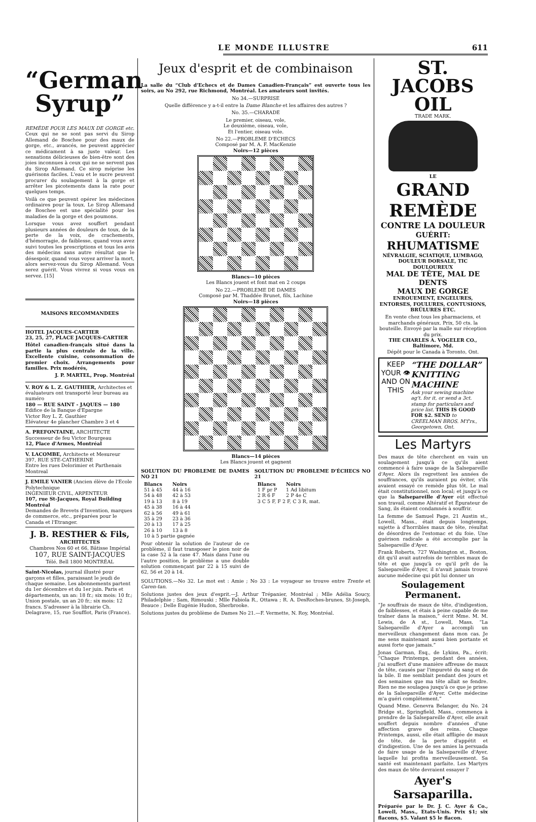LE MONDE ILLUSTRE 611
“German Syrup”
REMÈDE POUR LES MAUX DE GORGE etc. Ceux qui ne se sont pas servi du Sirop Allemand de Boschee pour des maux de gorge, etc., avancés, ne peuvent apprécier ce médicament à sa juste valeur. Les sensations délicieuses de bien-être sont des joies inconnues à ceux qui ne se servent pas du Sirop Allemand. Ce sirop méprise les guérisons faciles. L'eau et le sucre peuvent procurer du soulagement à la gorge et arrêter les picotements dans la rate pour quelques temps.
Voilà ce que peuvent opérer les médecines ordinaires pour la toux. Le Sirop Allemand de Boschee est une spécialité pour les maladies de la gorge et des poumons.
Lorsque vous avez souffert pendant plusieurs années de douleurs de toux, de la perte de la voix, de crachements, d'hémorragie, de faiblesse, quand vous avez suivi toutes les prescriptions et tous les avis des médecins sans autre résultat que le désespoir, quand vous voyez arriver la mort, alors servez-vous du Sirop Allemand. Vous serez guérit. Vous vivrez si vous vous en servez. [15]
MAISONS RECOMMANDEES
HOTEL JACQUES-CARTIER
23, 25, 27, PLACE JACQUES-CARTIER
Hôtel canadien-français situé dans la partie la plus centrale de la ville. Excellente cuisine, consommation de premier choix. Arrangements pour familles. Prix modérés,
J. P. MARTEL, Prop. Montréal
V. ROY & L. Z. GAUTHIER, Architectes et évaluateurs ont transporté leur bureau au numéro
180 — RUE SAINT - JAQUES — 180
Edifice de la Banque d'Epargne
Victor Roy L. Z. Gauthier
Elévateur 4e plancher Chambre 3 et 4
A. PREFONTAINE, ARCHITECTE
Successeur de feu Victor Bourgeau
12, Place d'Armes, Montréal
V. LACOMBE, Architecte et Mesureur
397, RUE STE-CATHERINE
Entre les rues Delorimier et Parthenais
Montreal
J. EMILE VANIER (Ancien élève de l'Ecole Polytechnique
INGENIEUR CIVIL, ARPENTEUR
107, rue St-Jacques, Royal Building Montréal
Demandes de Brevets d'Invention, marques de commerce, etc., préparées pour le Canada et l'Etranger.
J. B. RESTHER & Fils,
ARCHITECTES
Chambres Nos 60 et 66, Bâtisse Impérial
107, RUE SAINT-JACQUES
Télé. Bell 1800 MONTRÉAL
Saint-Nicolas, journal illustré pour garçons et filles, paraissant le jeudi de chaque semaine. Les abonnements partent du 1er décembre et du 1er juin. Paris et départements, un an: 18 fr.; six mois: 10 fr.; Union postale, un an 20 fr.; six mois: 12 francs. S'adresser à la librairie Ch. Delagrave, 15, rue Soufflot, Paris (France).
Jeux d'esprit et de combinaison
La salle du “Club d'Echecs et de Dames Canadien-Français” est ouverte tous les soirs, au No 292, rue Richmond, Montréal. Les amateurs sont invités.
No 34.—SURPRISE
Quelle différence y a-t-il entre la Dame Blanche et les affaires des autres ?
No. 35.—CHARADE
Le premier, oiseau, vole,
Le deuxième, oiseau, vole,
Et l'entier, oiseau vole.
No 22.—PROBLEME D'ECHECS
Composé par M. A. F. MacKenzie
Noirs—12 pièces
Blancs—10 pièces
Les Blancs jouent et font mat en 2 coups
No 22.—PROBLEME DE DAMES
Composé par M. Thaddée Brunet, fils, Lachine
Noirs—18 pièces
Blancs—14 pièces
Les Blancs jouent et gagnent
SOLUTION DU PROBLEME DE DAMES NO 21
| Blancs | Noirs |
| --- | --- |
| 51 à 45 | 44 à 16 |
| 54 à 48 | 42 à 53 |
| 19 à 13 | 8 à 19 |
| 45 à 38 | 16 à 44 |
| 62 à 56 | 49 à 61 |
| 35 à 29 | 23 à 36 |
| 20 à 13 | 17 à 25 |
| 26 à 10 | 13 à 8 |
| 10 à 5 partie gagnée | |
Pour obtenir la solution de l'auteur de ce problème, il faut transposer le pion noir de la case 52 à la case 47. Mais dans l'une ou l'autre position, le problème a une double solution commençant par 22 à 15 suivi de 62, 56 et 20 à 14.
SOLUTION DU PROBLEME D'ÉCHECS NO 21
| Blancs | Noirs |
| --- | --- |
| 1 F pr P | 1 Ad libitum |
| 2 R 6 F | 2 P 4e C |
| 3 C 5 F, F 2 F, C 3 R, mat. | |
SOLUTIONS.—No 32. Le mot est : Amie ; No 33 : Le voyageur se trouve entre Trente et Caren-tan.
Solutions justes des jeux d'esprit.—J. Arthur Trépanier, Montréal ; Mlle Adélia Soucy, Philadelphie ; Sam, Rimouski ; Mlle Fabiola R., Ottawa ; R. A. DesRoches-brunes, St-Joseph, Beauce ; Delle Eugénie Hudon, Sherbrooke.
Solutions justes du problème de Dames No 21.—F. Vermette, N. Roy, Montréal.
ST. JACOBS OIL
TRADE MARK.
LE
GRAND REMÈDE
CONTRE LA DOULEUR
GUÉRIT:
RHUMATISME
NÉVRALGIE, SCIATIQUE, LUMBAGO, DOULEUR DORSALE, TIC DOULOUREUX
MAL DE TÊTE, MAL DE DENTS
MAUX DE GORGE
ENROUEMENT, ENGELURES, ENTORSES, FOULURES, CONTUSIONS, BRÛLURES ETC.
En vente chez tous les pharmaciens, et marchands généraux. Prix, 50 cts. la bouteille. Envoyé par la malle sur réception du prix.
THE CHARLES A. VOGELER CO., Baltimore, Md.
Dépôt pour le Canada à Toronto, Ont.
KEEP YOUR 👁 AND ON THIS
“THE DOLLAR” KNITTING MACHINE
Ask your sewing machine ag't. for it, or send a 3ct. stamp for particulars and price list. THIS IS GOOD FOR $2. SEND to CREELMAN BROS. M'f'rs., Georgetown, Ont.
Les Martyrs
Des maux de tête cherchent en vain un soulagement jusqu'à ce qu'ils aient commencé à faire usage de la Salsepareille d'Ayer. Alors ils regrettent les années de souffrances, qu'ils auraient pu éviter, s'ils avaient essayé ce remède plus tôt. Le mal était constitutionnel, non local; et jusqu'à ce que la Salsepareille d'Ayer eût effectué son travail, comme Altératif et Épurateur de Sang, ils étaient condamnés à souffrir.
La femme de Samuel Page, 21 Austin st., Lowell, Mass., était depuis longtemps, sujette à d'horribles maux de tête, résultat de désordres de l'estomac et du foie. Une guérison radicale a été accomplie par la Salsepareille d'Ayer.
Frank Roberts, 727 Washington st., Boston, dit qu'il avait autrefois de terribles maux de tête et que jusqu'à ce qu'il prît de la Salsepareille d'Ayer, il n'avait jamais trouvé aucune médecine qui pût lui donner un
Soulagement Permanent.
“Je souffrais de maux de tête, d'indigestion, de faiblesses, et étais à peine capable de me traîner dans la maison,” écrit Mme. M. M. Lewis, de A st., Lowell, Mass. “La Salsepareille d'Ayer a accompli un merveilleux changement dans mon cas. Je me sens maintenant aussi bien portante et aussi forte que jamais.”
Jonas Garman, Esq., de Lykins, Pa., écrit: “Chaque Printemps, pendant des années, j'ai souffert d'une manière affreuse de maux de tête, causés par l'impureté du sang et de la bile. Il me semblait pendant des jours et des semaines que ma tête allait se fendre. Rien ne me soulagea jusqu'à ce que je prisse de la Salsepareille d'Ayer. Cette médecine m'a guéri complétement.”
Quand Mme. Genevra Belanger, du No. 24 Bridge st., Springfield, Mass., commença à prendre de la Salsepareille d'Ayer, elle avait souffert depuis nombre d'années d'une affection grave des reins. Chaque Printemps, aussi, elle était affligée de maux de tête, de la perte d'appétit et d'indigestion. Une de ses amies la persuada de faire usage de la Salsepareille d'Ayer, laquelle lui profita merveilleusement. Sa santé est maintenant parfaite. Les Martyrs des maux de tête devraient essayer l'
Ayer's Sarsaparilla.
Préparée par le Dr. J. C. Ayer & Co., Lowell, Mass., Etats-Unis. Prix $1; six flacons, $5. Valant $5 le flacon.